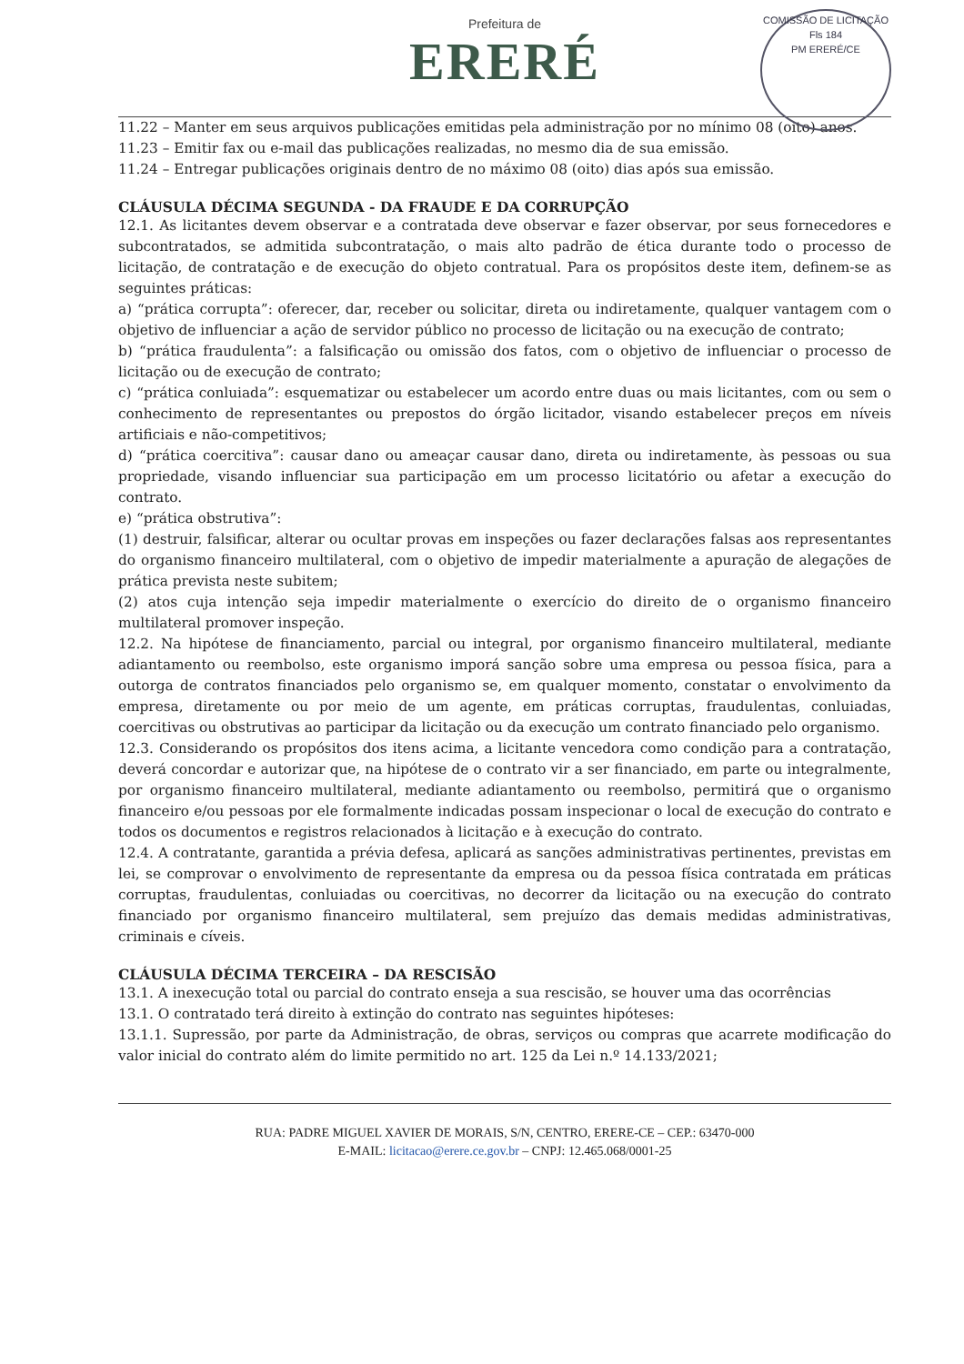Prefeitura de
ERERÉ
COMISSÃO DE LICITAÇÃO
Fls 184
PM ERERÉ/CE
11.22 – Manter em seus arquivos publicações emitidas pela administração por no mínimo 08 (oito) anos.
11.23 – Emitir fax ou e-mail das publicações realizadas, no mesmo dia de sua emissão.
11.24 – Entregar publicações originais dentro de no máximo 08 (oito) dias após sua emissão.
CLÁUSULA DÉCIMA SEGUNDA - DA FRAUDE E DA CORRUPÇÃO
12.1. As licitantes devem observar e a contratada deve observar e fazer observar, por seus fornecedores e subcontratados, se admitida subcontratação, o mais alto padrão de ética durante todo o processo de licitação, de contratação e de execução do objeto contratual. Para os propósitos deste item, definem-se as seguintes práticas:
a) “prática corrupta”: oferecer, dar, receber ou solicitar, direta ou indiretamente, qualquer vantagem com o objetivo de influenciar a ação de servidor público no processo de licitação ou na execução de contrato;
b) “prática fraudulenta”: a falsificação ou omissão dos fatos, com o objetivo de influenciar o processo de licitação ou de execução de contrato;
c) “prática conluiada”: esquematizar ou estabelecer um acordo entre duas ou mais licitantes, com ou sem o conhecimento de representantes ou prepostos do órgão licitador, visando estabelecer preços em níveis artificiais e não-competitivos;
d) “prática coercitiva”: causar dano ou ameaçar causar dano, direta ou indiretamente, às pessoas ou sua propriedade, visando influenciar sua participação em um processo licitatório ou afetar a execução do contrato.
e) “prática obstrutiva”:
(1) destruir, falsificar, alterar ou ocultar provas em inspeções ou fazer declarações falsas aos representantes do organismo financeiro multilateral, com o objetivo de impedir materialmente a apuração de alegações de prática prevista neste subitem;
(2) atos cuja intenção seja impedir materialmente o exercício do direito de o organismo financeiro multilateral promover inspeção.
12.2. Na hipótese de financiamento, parcial ou integral, por organismo financeiro multilateral, mediante adiantamento ou reembolso, este organismo imporá sanção sobre uma empresa ou pessoa física, para a outorga de contratos financiados pelo organismo se, em qualquer momento, constatar o envolvimento da empresa, diretamente ou por meio de um agente, em práticas corruptas, fraudulentas, conluiadas, coercitivas ou obstrutivas ao participar da licitação ou da execução um contrato financiado pelo organismo.
12.3. Considerando os propósitos dos itens acima, a licitante vencedora como condição para a contratação, deverá concordar e autorizar que, na hipótese de o contrato vir a ser financiado, em parte ou integralmente, por organismo financeiro multilateral, mediante adiantamento ou reembolso, permitirá que o organismo financeiro e/ou pessoas por ele formalmente indicadas possam inspecionar o local de execução do contrato e todos os documentos e registros relacionados à licitação e à execução do contrato.
12.4. A contratante, garantida a prévia defesa, aplicará as sanções administrativas pertinentes, previstas em lei, se comprovar o envolvimento de representante da empresa ou da pessoa física contratada em práticas corruptas, fraudulentas, conluiadas ou coercitivas, no decorrer da licitação ou na execução do contrato financiado por organismo financeiro multilateral, sem prejuízo das demais medidas administrativas, criminais e cíveis.
CLÁUSULA DÉCIMA TERCEIRA – DA RESCISÃO
13.1. A inexecução total ou parcial do contrato enseja a sua rescisão, se houver uma das ocorrências
13.1. O contratado terá direito à extinção do contrato nas seguintes hipóteses:
13.1.1. Supressão, por parte da Administração, de obras, serviços ou compras que acarrete modificação do valor inicial do contrato além do limite permitido no art. 125 da Lei n.º 14.133/2021;
RUA: PADRE MIGUEL XAVIER DE MORAIS, S/N, CENTRO, ERERE-CE – CEP.: 63470-000
E-MAIL: licitacao@erere.ce.gov.br – CNPJ: 12.465.068/0001-25